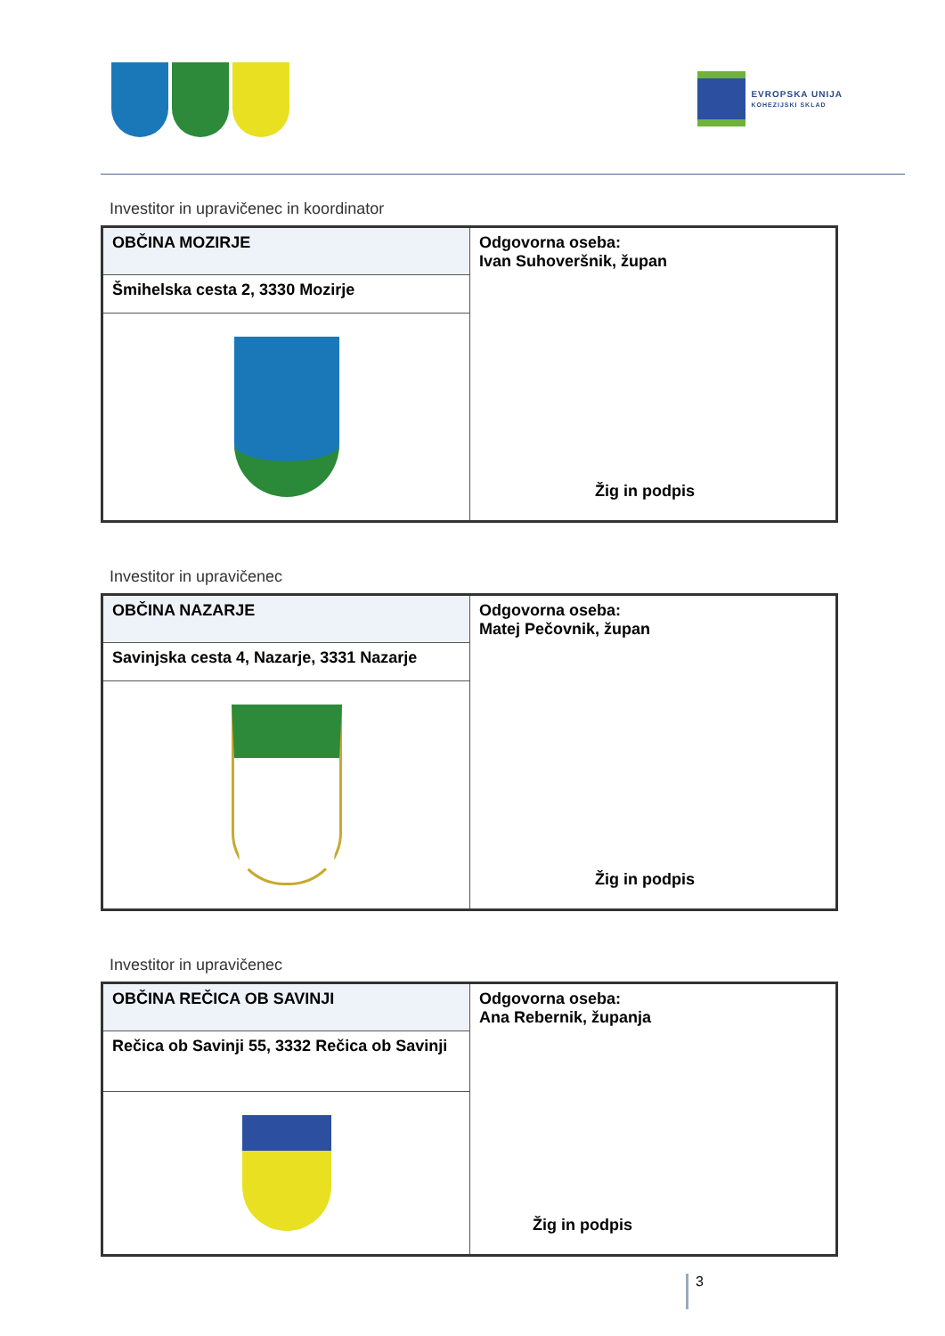EVROPSKA UNIJA
KOHEZIJSKI SKLAD
Investitor in upravičenec in koordinator
| OBČINA MOZIRJE | Odgovorna oseba: Ivan Suhoveršnik, župan Žig in podpis |
| Šmihelska cesta 2, 3330 Mozirje | |
Investitor in upravičenec
| OBČINA NAZARJE | Odgovorna oseba: Matej Pečovnik, župan Žig in podpis |
| Savinjska cesta 4, Nazarje, 3331 Nazarje | |
Investitor in upravičenec
| OBČINA REČICA OB SAVINJI | Odgovorna oseba: Ana Rebernik, županja Žig in podpis |
| Rečica ob Savinji 55, 3332 Rečica ob Savinji | |
3